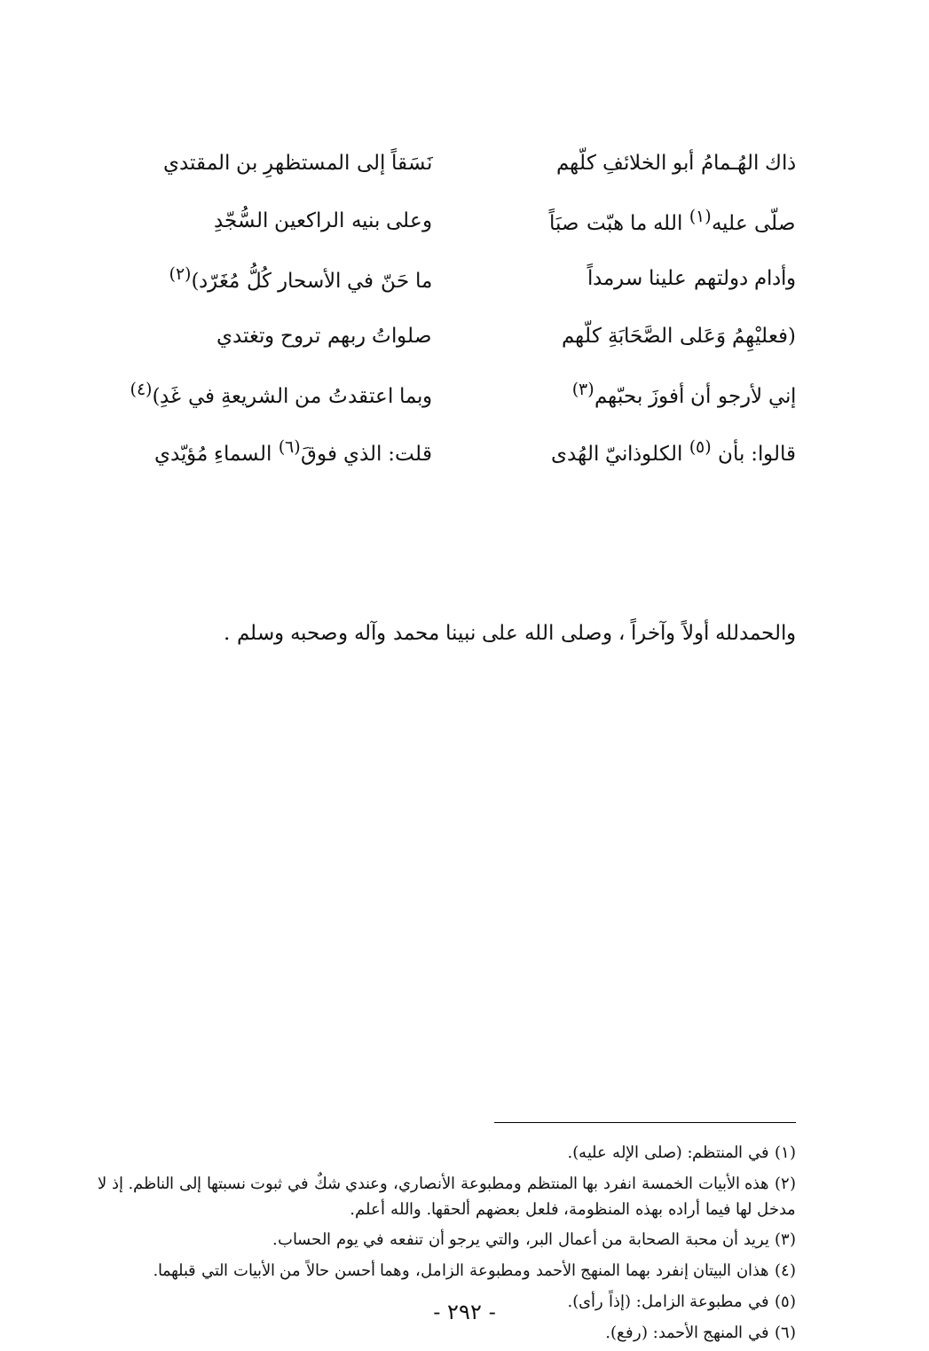ذاك الهُـمامُ أبو الخلائفِ كلّهم
نَسَقاً إلى المستظهرِ بن المقتدي
صلّى عليه<sup>(١)</sup> الله ما هبّت صبَاً
وعلى بنيه الراكعين السُّجّدِ
وأدام دولتهم علينا سرمداً
ما حَنّ في الأسحار كُلُّ مُغَرّد)<sup>(٢)</sup>
(فعليْهِمُ وَعَلى الصَّحَابَةِ كلّهم
صلواتُ ربهم تروح وتغتدي
إني لأرجو أن أفوزَ بحبّهم<sup>(٣)</sup>
وبما اعتقدتُ من الشريعةِ في غَدِ)<sup>(٤)</sup>
قالوا: بأن <sup>(٥)</sup> الكلوذانيّ الهُدى
قلت: الذي فوقَ<sup>(٦)</sup> السماءِ مُؤيّدي
والحمدلله أولاً وآخراً ، وصلى الله على نبينا محمد وآله وصحبه وسلم .
(١) في المنتظم: (صلى الإله عليه).
(٢) هذه الأبيات الخمسة انفرد بها المنتظم ومطبوعة الأنصاري، وعندي شكٌ في ثبوت نسبتها إلى الناظم. إذ لا مدخل لها فيما أراده بهذه المنظومة، فلعل بعضهم ألحقها. والله أعلم.
(٣) يريد أن محبة الصحابة من أعمال البر، والتي يرجو أن تنفعه في يوم الحساب.
(٤) هذان البيتان إنفرد بهما المنهج الأحمد ومطبوعة الزامل، وهما أحسن حالاً من الأبيات التي قبلهما.
(٥) في مطبوعة الزامل: (إذاً رأى).
(٦) في المنهج الأحمد: (رفع).
- ٢٩٢ -